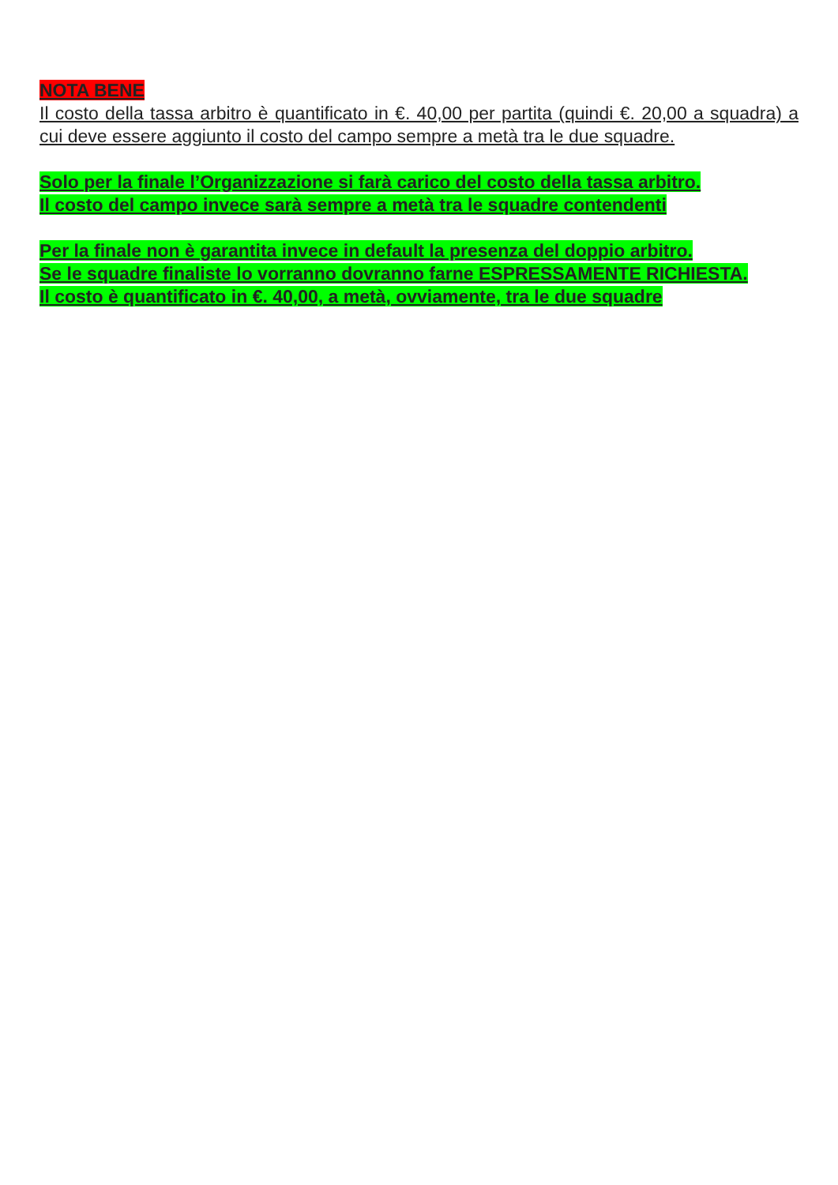NOTA BENE
Il costo della tassa arbitro è quantificato in €. 40,00 per partita (quindi €. 20,00 a squadra) a cui deve essere aggiunto il costo del campo sempre a metà tra le due squadre.
Solo per la finale l’Organizzazione si farà carico del costo della tassa arbitro.
Il costo del campo invece sarà sempre a metà tra le squadre contendenti
Per la finale non è garantita invece in default la presenza del doppio arbitro.
Se le squadre finaliste lo vorranno dovranno farne ESPRESSAMENTE RICHIESTA.
Il costo è quantificato in €. 40,00, a metà, ovviamente, tra le due squadre